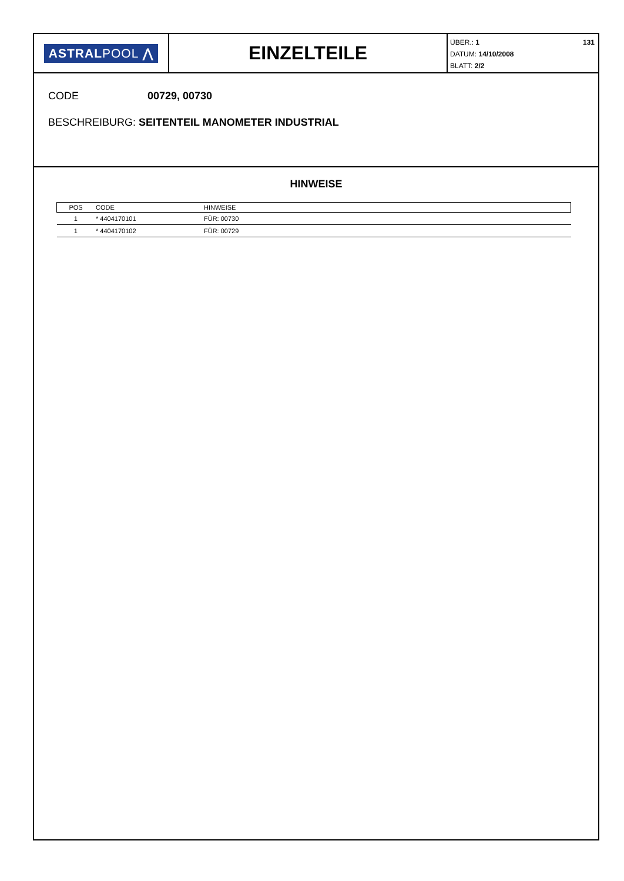ASTRALPOOL ⋀
EINZELTEILE
131 ÜBER.: 1
DATUM: 14/10/2008
BLATT: 2/2
CODE 00729, 00730
BESCHREIBURG: SEITENTEIL MANOMETER INDUSTRIAL
HINWEISE
| POS | CODE | HINWEISE |
| --- | --- | --- |
| 1 | * 4404170101 | FÜR: 00730 |
| 1 | * 4404170102 | FÜR: 00729 |